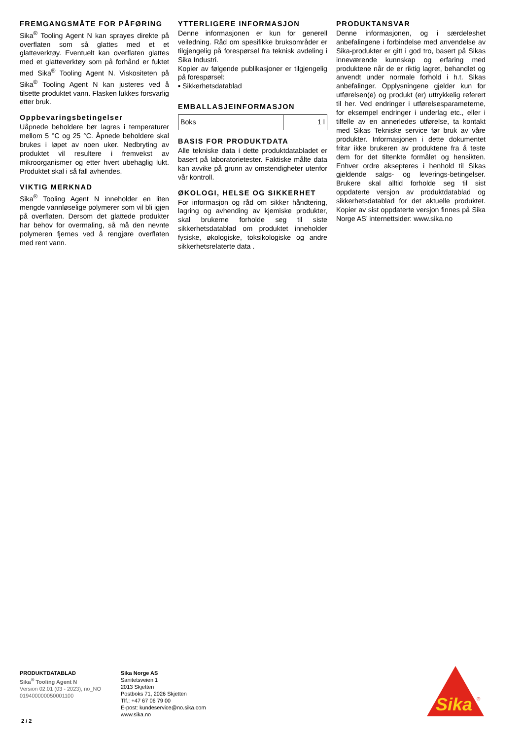FREMGANGSMÅTE FOR PÅFØRING
Sika<sup>®</sup> Tooling Agent N kan sprayes direkte på overflaten som så glattes med et et glatteverktøy. Eventuelt kan overflaten glattes med et glatteverktøy som på forhånd er fuktet med Sika<sup>®</sup> Tooling Agent N. Viskositeten på Sika<sup>®</sup> Tooling Agent N kan justeres ved å tilsette produktet vann. Flasken lukkes forsvarlig etter bruk.
Oppbevaringsbetingelser
Uåpnede beholdere bør lagres i temperaturer mellom 5 °C og 25 °C. Åpnede beholdere skal brukes i løpet av noen uker. Nedbryting av produktet vil resultere i fremvekst av mikroorganismer og etter hvert ubehaglig lukt. Produktet skal i så fall avhendes.
VIKTIG MERKNAD
Sika<sup>®</sup> Tooling Agent N inneholder en liten mengde vannløselige polymerer som vil bli igjen på overflaten. Dersom det glattede produkter har behov for overmaling, så må den nevnte polymeren fjernes ved å rengjøre overflaten med rent vann.
YTTERLIGERE INFORMASJON
Denne informasjonen er kun for generell veiledning. Råd om spesifikke bruksområder er tilgjengelig på forespørsel fra teknisk avdeling i Sika Industri.
Kopier av følgende publikasjoner er tilgjengelig på forespørsel:
▪ Sikkerhetsdatablad
EMBALLASJEINFORMASJON
| Boks | 1 l |
BASIS FOR PRODUKTDATA
Alle tekniske data i dette produktdatabladet er basert på laboratorietester. Faktiske målte data kan avvike på grunn av omstendigheter utenfor vår kontroll.
ØKOLOGI, HELSE OG SIKKERHET
For informasjon og råd om sikker håndtering, lagring og avhending av kjemiske produkter, skal brukerne forholde seg til siste sikkerhetsdatablad om produktet inneholder fysiske, økologiske, toksikologiske og andre sikkerhetsrelaterte data .
PRODUKTANSVAR
Denne informasjonen, og i særdeleshet anbefalingene i forbindelse med anvendelse av Sika-produkter er gitt i god tro, basert på Sikas inneværende kunnskap og erfaring med produktene når de er riktig lagret, behandlet og anvendt under normale forhold i h.t. Sikas anbefalinger. Opplysningene gjelder kun for utførelsen(e) og produkt (er) uttrykkelig referert til her. Ved endringer i utførelsesparameterne, for eksempel endringer i underlag etc., eller i tilfelle av en annerledes utførelse, ta kontakt med Sikas Tekniske service før bruk av våre produkter. Informasjonen i dette dokumentet fritar ikke brukeren av produktene fra å teste dem for det tiltenkte formålet og hensikten. Enhver ordre aksepteres i henhold til Sikas gjeldende salgs- og leverings-betingelser. Brukere skal alltid forholde seg til sist oppdaterte versjon av produktdatablad og sikkerhetsdatablad for det aktuelle produktet. Kopier av sist oppdaterte versjon finnes på Sika Norge AS’ internettsider: www.sika.no
PRODUKTDATABLAD
Sika<sup>®</sup> Tooling Agent N
Version 02.01 (03 - 2023), no_NO
019400000050001100
Sika Norge AS
Sanitetsveien 1
2013 Skjetten
Postboks 71, 2026 Skjetten
Tlf.: +47 67 06 79 00
E-post: kundeservice@no.sika.com
www.sika.no
2 / 2
Sika
®